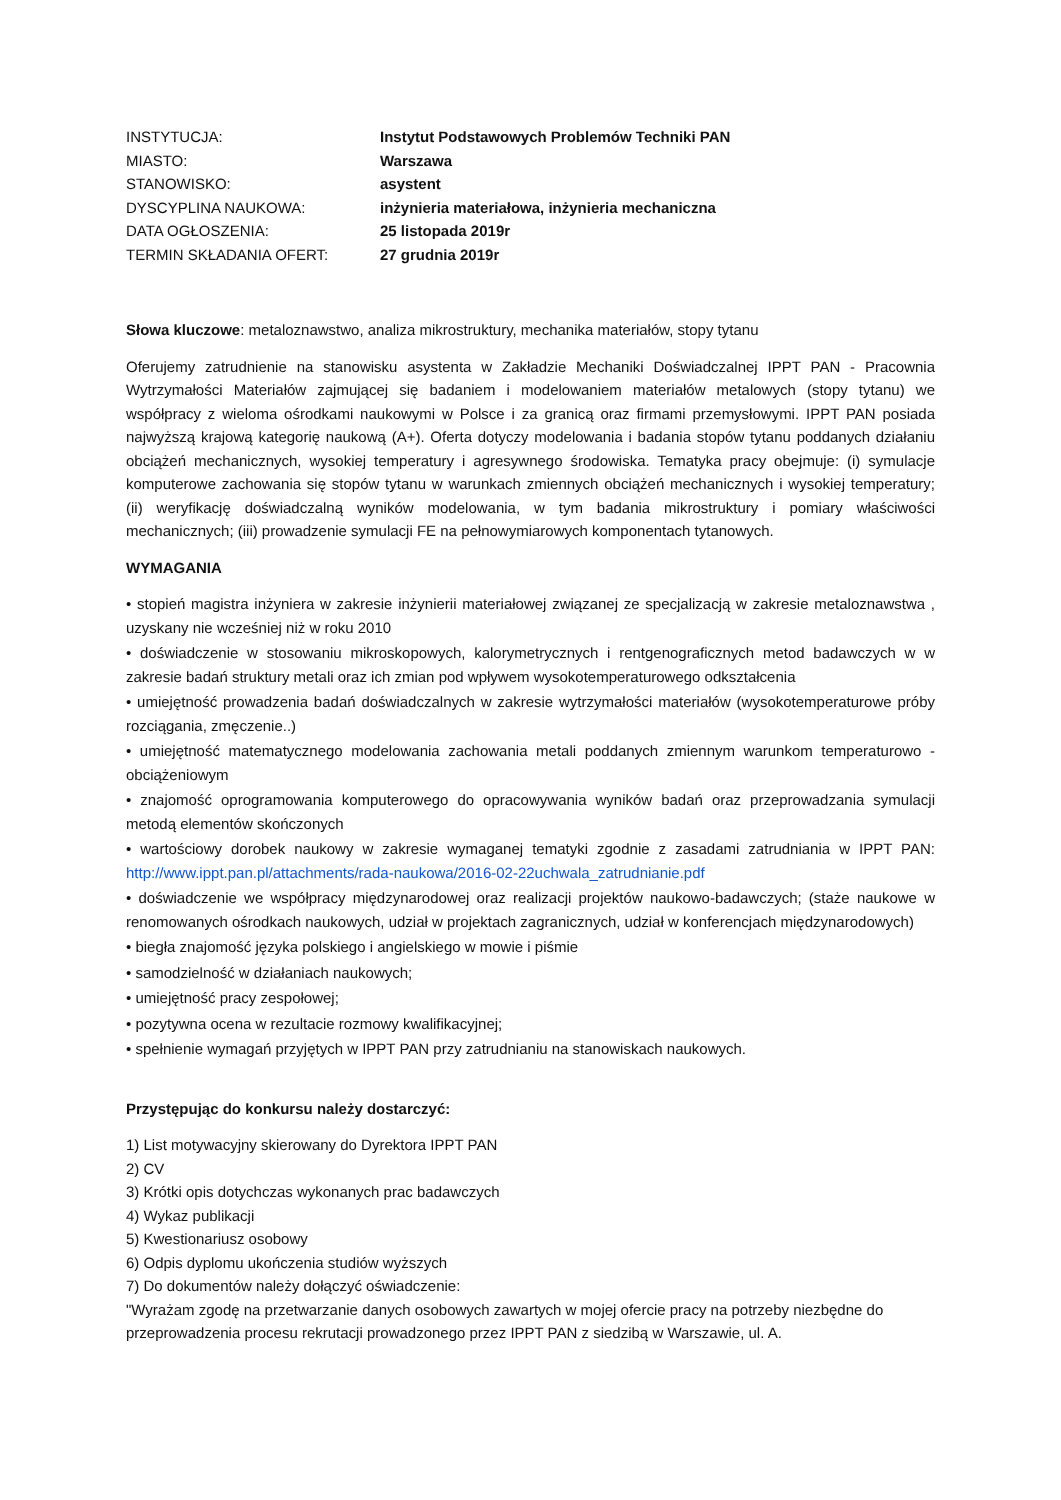| INSTYTUCJA: | Instytut Podstawowych Problemów Techniki PAN |
| MIASTO: | Warszawa |
| STANOWISKO: | asystent |
| DYSCYPLINA NAUKOWA: | inżynieria materiałowa, inżynieria mechaniczna |
| DATA OGŁOSZENIA: | 25 listopada 2019r |
| TERMIN SKŁADANIA OFERT: | 27 grudnia 2019r |
Słowa kluczowe: metaloznawstwo, analiza mikrostruktury, mechanika materiałów, stopy tytanu
Oferujemy zatrudnienie na stanowisku asystenta w Zakładzie Mechaniki Doświadczalnej IPPT PAN - Pracownia Wytrzymałości Materiałów zajmującej się badaniem i modelowaniem materiałów metalowych (stopy tytanu) we współpracy z wieloma ośrodkami naukowymi w Polsce i za granicą oraz firmami przemysłowymi. IPPT PAN posiada najwyższą krajową kategorię naukową (A+). Oferta dotyczy modelowania i badania stopów tytanu poddanych działaniu obciążeń mechanicznych, wysokiej temperatury i agresywnego środowiska. Tematyka pracy obejmuje: (i) symulacje komputerowe zachowania się stopów tytanu w warunkach zmiennych obciążeń mechanicznych i wysokiej temperatury; (ii) weryfikację doświadczalną wyników modelowania, w tym badania mikrostruktury i pomiary właściwości mechanicznych; (iii) prowadzenie symulacji FE na pełnowymiarowych komponentach tytanowych.
WYMAGANIA
• stopień magistra inżyniera w zakresie inżynierii materiałowej związanej ze specjalizacją w zakresie metaloznawstwa , uzyskany nie wcześniej niż w roku 2010
• doświadczenie w stosowaniu mikroskopowych, kalorymetrycznych i rentgenograficznych metod badawczych w w zakresie badań struktury metali oraz ich zmian pod wpływem wysokotemperaturowego odkształcenia
• umiejętność prowadzenia badań doświadczalnych w zakresie wytrzymałości materiałów (wysokotemperaturowe próby rozciągania, zmęczenie..)
• umiejętność matematycznego modelowania zachowania metali poddanych zmiennym warunkom temperaturowo - obciążeniowym
• znajomość oprogramowania komputerowego do opracowywania wyników badań oraz przeprowadzania symulacji metodą elementów skończonych
• wartościowy dorobek naukowy w zakresie wymaganej tematyki zgodnie z zasadami zatrudniania w IPPT PAN: http://www.ippt.pan.pl/attachments/rada-naukowa/2016-02-22uchwala_zatrudnianie.pdf
• doświadczenie we współpracy międzynarodowej oraz realizacji projektów naukowo-badawczych; (staże naukowe w renomowanych ośrodkach naukowych, udział w projektach zagranicznych, udział w konferencjach międzynarodowych)
• biegła znajomość języka polskiego i angielskiego w mowie i piśmie
• samodzielność w działaniach naukowych;
• umiejętność pracy zespołowej;
• pozytywna ocena w rezultacie rozmowy kwalifikacyjnej;
• spełnienie wymagań przyjętych w IPPT PAN przy zatrudnianiu na stanowiskach naukowych.
Przystępując do konkursu należy dostarczyć:
1) List motywacyjny skierowany do Dyrektora IPPT PAN
2) CV
3) Krótki opis dotychczas wykonanych prac badawczych
4) Wykaz publikacji
5) Kwestionariusz osobowy
6) Odpis dyplomu ukończenia studiów wyższych
7) Do dokumentów należy dołączyć oświadczenie:
"Wyrażam zgodę na przetwarzanie danych osobowych zawartych w mojej ofercie pracy na potrzeby niezbędne do przeprowadzenia procesu rekrutacji prowadzonego przez IPPT PAN z siedzibą w Warszawie, ul. A.